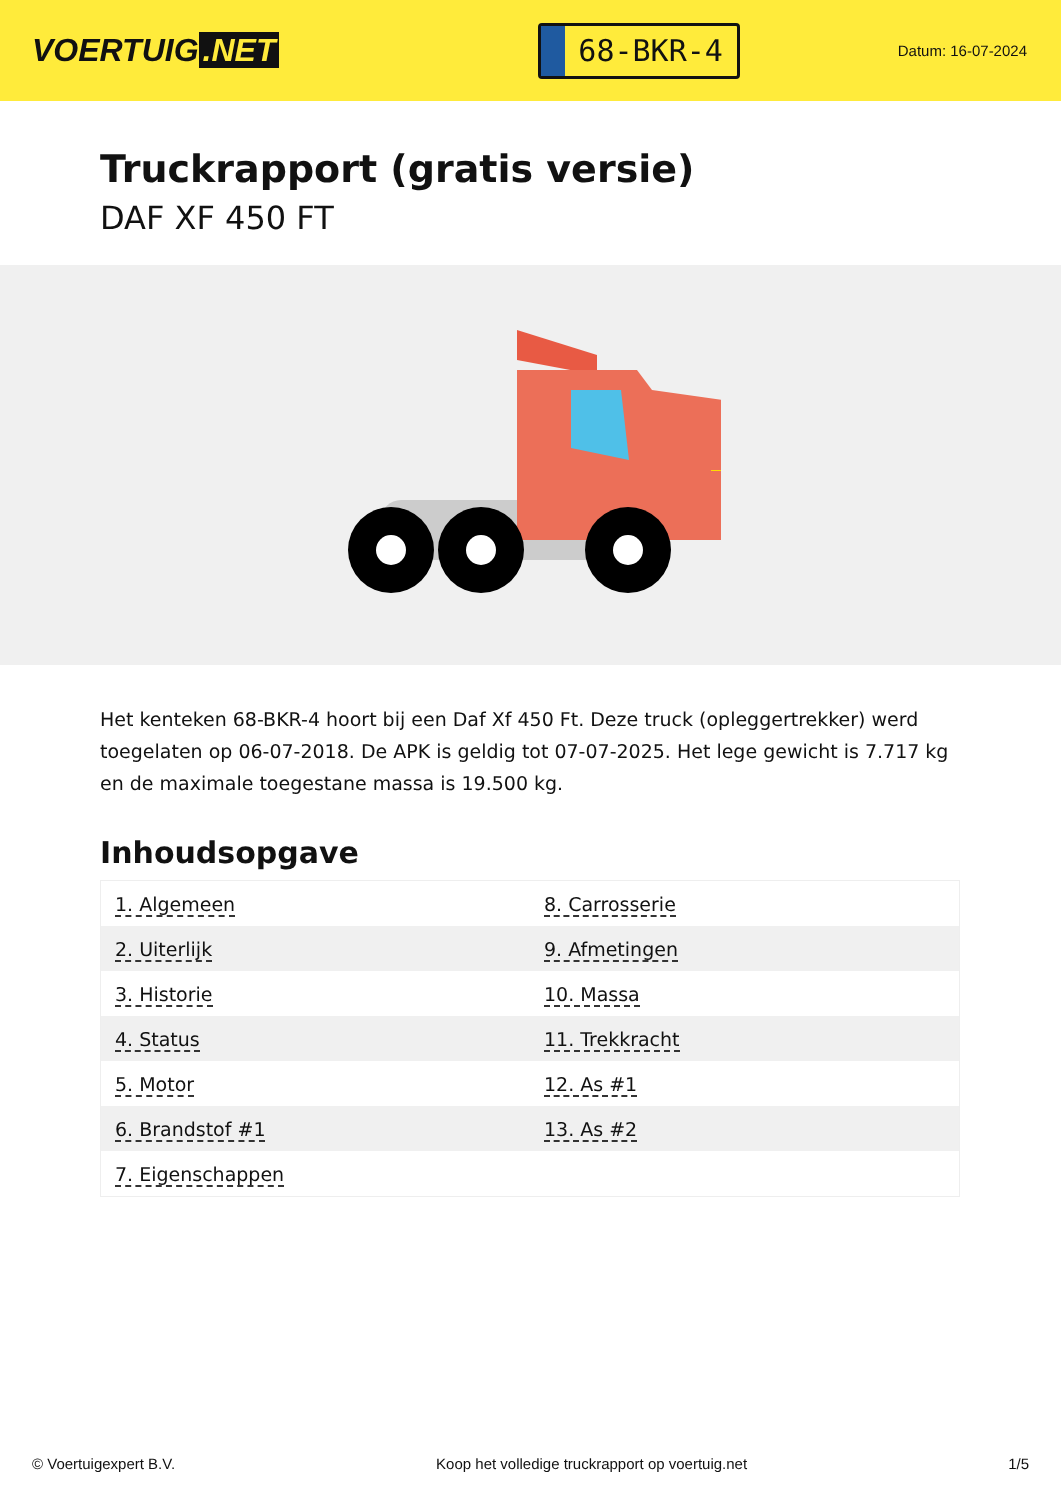VOERTUIG.NET
68-BKR-4
Datum: 16-07-2024
Truckrapport (gratis versie)
DAF XF 450 FT
Het kenteken 68-BKR-4 hoort bij een Daf Xf 450 Ft. Deze truck (opleggertrekker) werd toegelaten op 06-07-2018. De APK is geldig tot 07-07-2025. Het lege gewicht is 7.717 kg en de maximale toegestane massa is 19.500 kg.
Inhoudsopgave
| 1. Algemeen | 8. Carrosserie |
| 2. Uiterlijk | 9. Afmetingen |
| 3. Historie | 10. Massa |
| 4. Status | 11. Trekkracht |
| 5. Motor | 12. As #1 |
| 6. Brandstof #1 | 13. As #2 |
| 7. Eigenschappen | |
© Voertuigexpert B.V. Koop het volledige truckrapport op voertuig.net 1/5